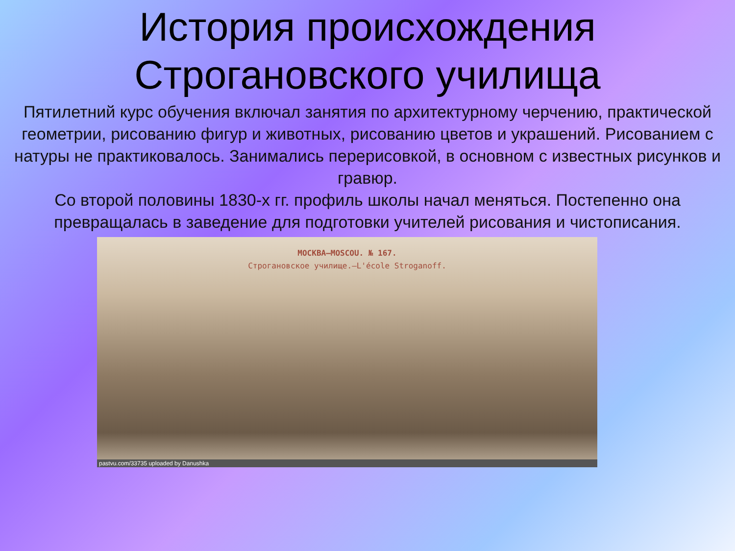История происхождения
Строгановского училища
Пятилетний курс обучения включал занятия по архитектурному черчению, практической геометрии, рисованию фигур и животных, рисованию цветов и украшений. Рисованием с натуры не практиковалось. Занимались перерисовкой, в основном с известных рисунков и гравюр.
Со второй половины 1830-х гг. профиль школы начал меняться. Постепенно она превращалась в заведение для подготовки учителей рисования и чистописания.
МОСКВА—MOSCOU. № 167.
Строгановское училище.—L'école Stroganoff.
pastvu.com/33735 uploaded by Danushka